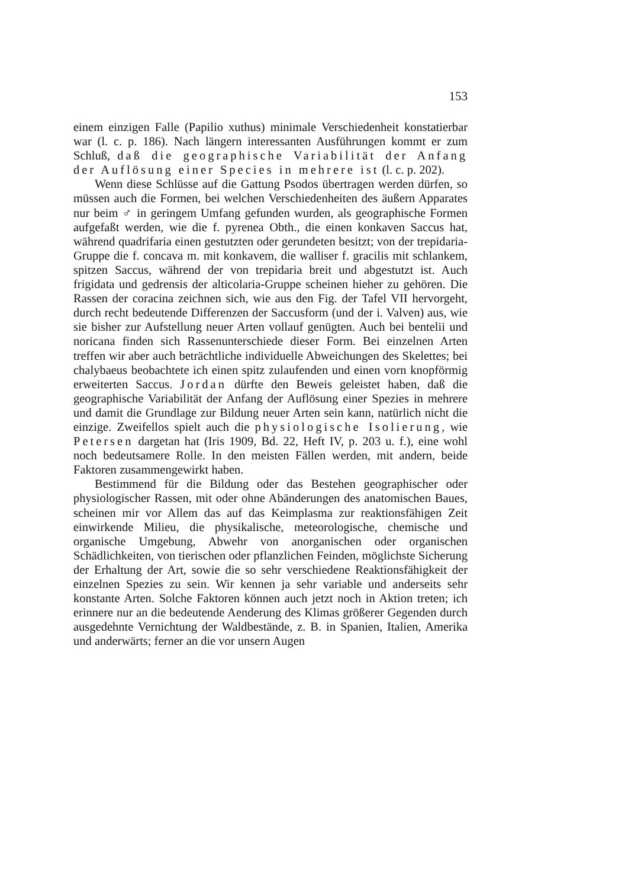153
einem einzigen Falle (Papilio xuthus) minimale Verschiedenheit konstatierbar war (l. c. p. 186). Nach längern interessanten Ausführungen kommt er zum Schluß, daß die geographische Variabilität der Anfang der Auflösung einer Species in mehrere ist (l. c. p. 202).
Wenn diese Schlüsse auf die Gattung Psodos übertragen werden dürfen, so müssen auch die Formen, bei welchen Verschiedenheiten des äußern Apparates nur beim ♂ in geringem Umfang gefunden wurden, als geographische Formen aufgefaßt werden, wie die f. pyrenea Obth., die einen konkaven Saccus hat, während quadrifaria einen gestutzten oder gerundeten besitzt; von der trepidaria-Gruppe die f. concava m. mit konkavem, die walliser f. gracilis mit schlankem, spitzen Saccus, während der von trepidaria breit und abgestutzt ist. Auch frigidata und gedrensis der alticolaria-Gruppe scheinen hieher zu gehören. Die Rassen der coracina zeichnen sich, wie aus den Fig. der Tafel VII hervorgeht, durch recht bedeutende Differenzen der Saccusform (und der i. Valven) aus, wie sie bisher zur Aufstellung neuer Arten vollauf genügten. Auch bei bentelii und noricana finden sich Rassenunterschiede dieser Form. Bei einzelnen Arten treffen wir aber auch beträchtliche individuelle Abweichungen des Skelettes; bei chalybaeus beobachtete ich einen spitz zulaufenden und einen vorn knopförmig erweiterten Saccus. Jordan dürfte den Beweis geleistet haben, daß die geographische Variabilität der Anfang der Auflösung einer Spezies in mehrere und damit die Grundlage zur Bildung neuer Arten sein kann, natürlich nicht die einzige. Zweifellos spielt auch die physiologische Isolierung, wie Petersen dargetan hat (Iris 1909, Bd. 22, Heft IV, p. 203 u. f.), eine wohl noch bedeutsamere Rolle. In den meisten Fällen werden, mit andern, beide Faktoren zusammengewirkt haben.
Bestimmend für die Bildung oder das Bestehen geographischer oder physiologischer Rassen, mit oder ohne Abänderungen des anatomischen Baues, scheinen mir vor Allem das auf das Keimplasma zur reaktionsfähigen Zeit einwirkende Milieu, die physikalische, meteorologische, chemische und organische Umgebung, Abwehr von anorganischen oder organischen Schädlichkeiten, von tierischen oder pflanzlichen Feinden, möglichste Sicherung der Erhaltung der Art, sowie die so sehr verschiedene Reaktionsfähigkeit der einzelnen Spezies zu sein. Wir kennen ja sehr variable und anderseits sehr konstante Arten. Solche Faktoren können auch jetzt noch in Aktion treten; ich erinnere nur an die bedeutende Aenderung des Klimas größerer Gegenden durch ausgedehnte Vernichtung der Waldbestände, z. B. in Spanien, Italien, Amerika und anderwärts; ferner an die vor unsern Augen